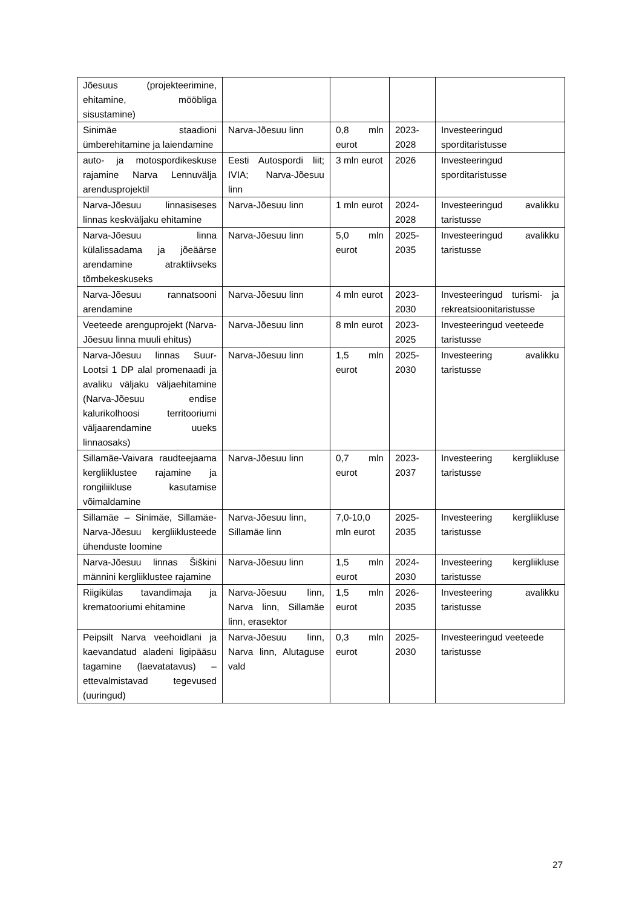| Jõesuus (projekteerimine, ehitamine, mööbliga sisustamine) | | | | |
| Sinimäe staadioni ümberehitamine ja laiendamine | Narva-Jõesuu linn | 0,8 mln eurot | 2023-2028 | Investeeringud sporditaristusse |
| auto- ja motospordikeskuse rajamine Narva Lennuvälja arendusprojektil | Eesti Autospordi liit; IVIA; Narva-Jõesuu linn | 3 mln eurot | 2026 | Investeeringud sporditaristusse |
| Narva-Jõesuu linnasiseses linnas keskväljaku ehitamine | Narva-Jõesuu linn | 1 mln eurot | 2024-2028 | Investeeringud avalikku taristusse |
| Narva-Jõesuu linna külalissadama ja jõeäärse arendamine atraktiivseks tõmbekeskuseks | Narva-Jõesuu linn | 5,0 mln eurot | 2025-2035 | Investeeringud avalikku taristusse |
| Narva-Jõesuu rannatsooni arendamine | Narva-Jõesuu linn | 4 mln eurot | 2023-2030 | Investeeringud turismi- ja rekreatsioonitaristusse |
| Veeteede arenguprojekt (Narva-Jõesuu linna muuli ehitus) | Narva-Jõesuu linn | 8 mln eurot | 2023-2025 | Investeeringud veeteede taristusse |
| Narva-Jõesuu linnas Suur-Lootsi 1 DP alal promenaadi ja avaliku väljaku väljaehitamine (Narva-Jõesuu endise kalurikolhoosi territooriumi väljaarendamine uueks linnaosaks) | Narva-Jõesuu linn | 1,5 mln eurot | 2025-2030 | Investeering avalikku taristusse |
| Sillamäe-Vaivara raudteejaama kergliiklustee rajamine ja rongiliikluse kasutamise võimaldamine | Narva-Jõesuu linn | 0,7 mln eurot | 2023-2037 | Investeering kergliikluse taristusse |
| Sillamäe – Sinimäe, Sillamäe-Narva-Jõesuu kergliiklusteede ühenduste loomine | Narva-Jõesuu linn, Sillamäe linn | 7,0-10,0 mln eurot | 2025-2035 | Investeering kergliikluse taristusse |
| Narva-Jõesuu linnas Šiškini männini kergliiklustee rajamine | Narva-Jõesuu linn | 1,5 mln eurot | 2024-2030 | Investeering kergliikluse taristusse |
| Riigikülas tavandimaja ja krematooriumi ehitamine | Narva-Jõesuu linn, Narva linn, Sillamäe linn, erasektor | 1,5 mln eurot | 2026-2035 | Investeering avalikku taristusse |
| Peipsilt Narva veehoidlani ja kaevandatud aladeni ligipääsu tagamine (laevatatavus) – ettevalmistavad tegevused (uuringud) | Narva-Jõesuu linn, Narva linn, Alutaguse vald | 0,3 mln eurot | 2025-2030 | Investeeringud veeteede taristusse |
27